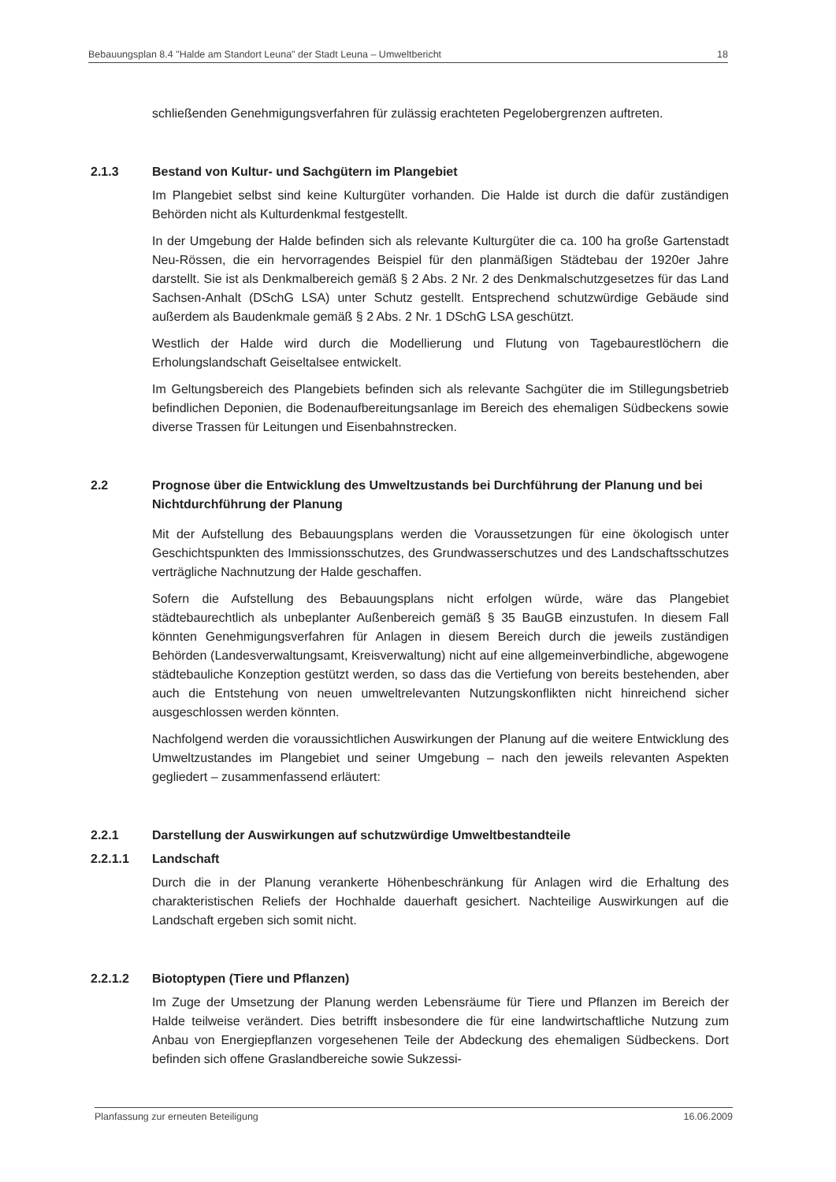Bebauungsplan 8.4 "Halde am Standort Leuna" der Stadt Leuna – Umweltbericht 18
schließenden Genehmigungsverfahren für zulässig erachteten Pegelobergrenzen auftreten.
2.1.3 Bestand von Kultur- und Sachgütern im Plangebiet
Im Plangebiet selbst sind keine Kulturgüter vorhanden. Die Halde ist durch die dafür zuständigen Behörden nicht als Kulturdenkmal festgestellt.
In der Umgebung der Halde befinden sich als relevante Kulturgüter die ca. 100 ha große Gartenstadt Neu-Rössen, die ein hervorragendes Beispiel für den planmäßigen Städtebau der 1920er Jahre darstellt. Sie ist als Denkmalbereich gemäß § 2 Abs. 2 Nr. 2 des Denkmalschutzgesetzes für das Land Sachsen-Anhalt (DSchG LSA) unter Schutz gestellt. Entsprechend schutzwürdige Gebäude sind außerdem als Baudenkmale gemäß § 2 Abs. 2 Nr. 1 DSchG LSA geschützt.
Westlich der Halde wird durch die Modellierung und Flutung von Tagebaurestlöchern die Erholungslandschaft Geiseltalsee entwickelt.
Im Geltungsbereich des Plangebiets befinden sich als relevante Sachgüter die im Stillegungsbetrieb befindlichen Deponien, die Bodenaufbereitungsanlage im Bereich des ehemaligen Südbeckens sowie diverse Trassen für Leitungen und Eisenbahnstrecken.
2.2 Prognose über die Entwicklung des Umweltzustands bei Durchführung der Planung und bei Nichtdurchführung der Planung
Mit der Aufstellung des Bebauungsplans werden die Voraussetzungen für eine ökologisch unter Geschichtspunkten des Immissionsschutzes, des Grundwasserschutzes und des Landschaftsschutzes verträgliche Nachnutzung der Halde geschaffen.
Sofern die Aufstellung des Bebauungsplans nicht erfolgen würde, wäre das Plangebiet städtebaurechtlich als unbeplanter Außenbereich gemäß § 35 BauGB einzustufen. In diesem Fall könnten Genehmigungsverfahren für Anlagen in diesem Bereich durch die jeweils zuständigen Behörden (Landesverwaltungsamt, Kreisverwaltung) nicht auf eine allgemeinverbindliche, abgewogene städtebauliche Konzeption gestützt werden, so dass das die Vertiefung von bereits bestehenden, aber auch die Entstehung von neuen umweltrelevanten Nutzungskonflikten nicht hinreichend sicher ausgeschlossen werden könnten.
Nachfolgend werden die voraussichtlichen Auswirkungen der Planung auf die weitere Entwicklung des Umweltzustandes im Plangebiet und seiner Umgebung – nach den jeweils relevanten Aspekten gegliedert – zusammenfassend erläutert:
2.2.1 Darstellung der Auswirkungen auf schutzwürdige Umweltbestandteile
2.2.1.1 Landschaft
Durch die in der Planung verankerte Höhenbeschränkung für Anlagen wird die Erhaltung des charakteristischen Reliefs der Hochhalde dauerhaft gesichert. Nachteilige Auswirkungen auf die Landschaft ergeben sich somit nicht.
2.2.1.2 Biotoptypen (Tiere und Pflanzen)
Im Zuge der Umsetzung der Planung werden Lebensräume für Tiere und Pflanzen im Bereich der Halde teilweise verändert. Dies betrifft insbesondere die für eine landwirtschaftliche Nutzung zum Anbau von Energiepflanzen vorgesehenen Teile der Abdeckung des ehemaligen Südbeckens. Dort befinden sich offene Graslandbereiche sowie Sukzessi-
Planfassung zur erneuten Beteiligung 16.06.2009